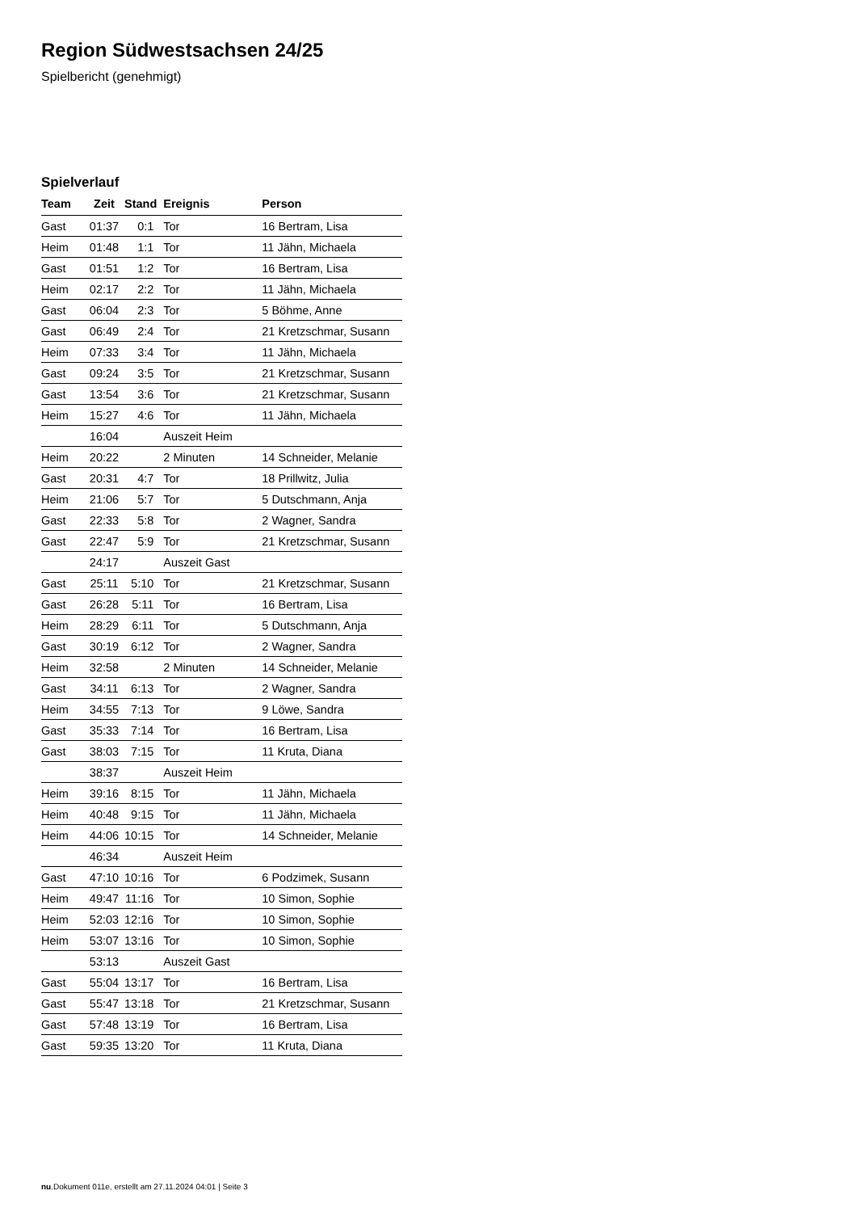Region Südwestsachsen 24/25
Spielbericht (genehmigt)
Spielverlauf
| Team | Zeit | Stand | Ereignis | Person |
| --- | --- | --- | --- | --- |
| Gast | 01:37 | 0:1 | Tor | 16 Bertram, Lisa |
| Heim | 01:48 | 1:1 | Tor | 11 Jähn, Michaela |
| Gast | 01:51 | 1:2 | Tor | 16 Bertram, Lisa |
| Heim | 02:17 | 2:2 | Tor | 11 Jähn, Michaela |
| Gast | 06:04 | 2:3 | Tor | 5 Böhme, Anne |
| Gast | 06:49 | 2:4 | Tor | 21 Kretzschmar, Susann |
| Heim | 07:33 | 3:4 | Tor | 11 Jähn, Michaela |
| Gast | 09:24 | 3:5 | Tor | 21 Kretzschmar, Susann |
| Gast | 13:54 | 3:6 | Tor | 21 Kretzschmar, Susann |
| Heim | 15:27 | 4:6 | Tor | 11 Jähn, Michaela |
| | 16:04 | | Auszeit Heim | |
| Heim | 20:22 | | 2 Minuten | 14 Schneider, Melanie |
| Gast | 20:31 | 4:7 | Tor | 18 Prillwitz, Julia |
| Heim | 21:06 | 5:7 | Tor | 5 Dutschmann, Anja |
| Gast | 22:33 | 5:8 | Tor | 2 Wagner, Sandra |
| Gast | 22:47 | 5:9 | Tor | 21 Kretzschmar, Susann |
| | 24:17 | | Auszeit Gast | |
| Gast | 25:11 | 5:10 | Tor | 21 Kretzschmar, Susann |
| Gast | 26:28 | 5:11 | Tor | 16 Bertram, Lisa |
| Heim | 28:29 | 6:11 | Tor | 5 Dutschmann, Anja |
| Gast | 30:19 | 6:12 | Tor | 2 Wagner, Sandra |
| Heim | 32:58 | | 2 Minuten | 14 Schneider, Melanie |
| Gast | 34:11 | 6:13 | Tor | 2 Wagner, Sandra |
| Heim | 34:55 | 7:13 | Tor | 9 Löwe, Sandra |
| Gast | 35:33 | 7:14 | Tor | 16 Bertram, Lisa |
| Gast | 38:03 | 7:15 | Tor | 11 Kruta, Diana |
| | 38:37 | | Auszeit Heim | |
| Heim | 39:16 | 8:15 | Tor | 11 Jähn, Michaela |
| Heim | 40:48 | 9:15 | Tor | 11 Jähn, Michaela |
| Heim | 44:06 | 10:15 | Tor | 14 Schneider, Melanie |
| | 46:34 | | Auszeit Heim | |
| Gast | 47:10 | 10:16 | Tor | 6 Podzimek, Susann |
| Heim | 49:47 | 11:16 | Tor | 10 Simon, Sophie |
| Heim | 52:03 | 12:16 | Tor | 10 Simon, Sophie |
| Heim | 53:07 | 13:16 | Tor | 10 Simon, Sophie |
| | 53:13 | | Auszeit Gast | |
| Gast | 55:04 | 13:17 | Tor | 16 Bertram, Lisa |
| Gast | 55:47 | 13:18 | Tor | 21 Kretzschmar, Susann |
| Gast | 57:48 | 13:19 | Tor | 16 Bertram, Lisa |
| Gast | 59:35 | 13:20 | Tor | 11 Kruta, Diana |
nu.Dokument 011e, erstellt am 27.11.2024 04:01 | Seite 3